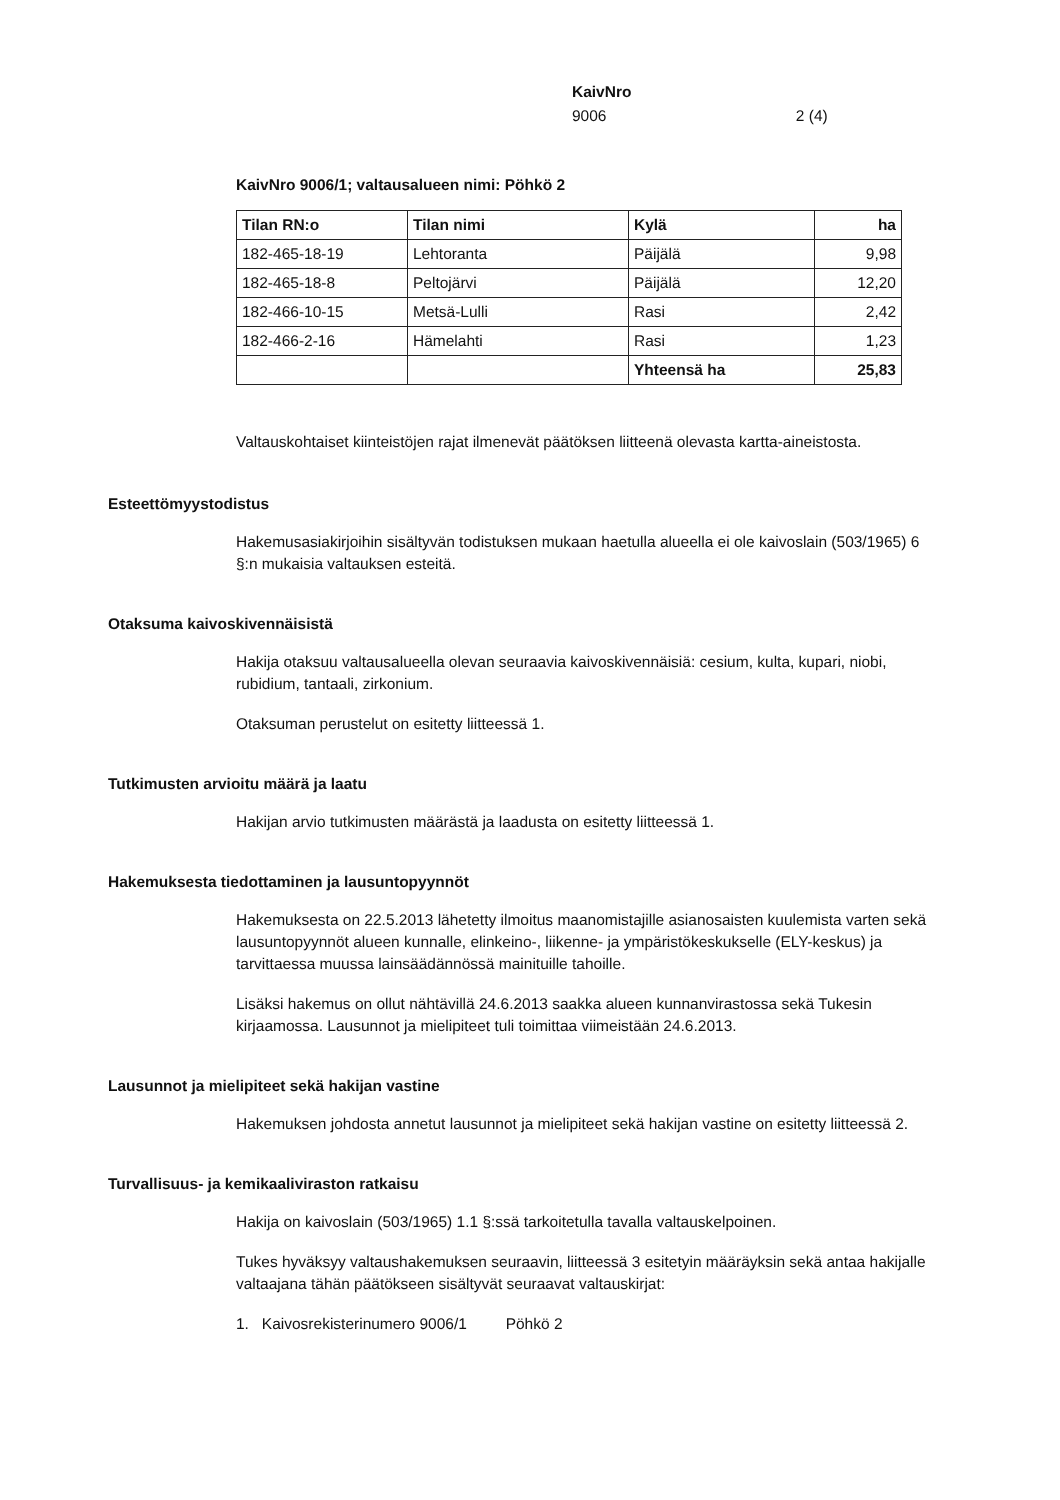KaivNro
9006 2 (4)
KaivNro 9006/1; valtausalueen nimi: Pöhkö 2
| Tilan RN:o | Tilan nimi | Kylä | ha |
| --- | --- | --- | --- |
| 182-465-18-19 | Lehtoranta | Päijälä | 9,98 |
| 182-465-18-8 | Peltojärvi | Päijälä | 12,20 |
| 182-466-10-15 | Metsä-Lulli | Rasi | 2,42 |
| 182-466-2-16 | Hämelahti | Rasi | 1,23 |
| | | Yhteensä ha | 25,83 |
Valtauskohtaiset kiinteistöjen rajat ilmenevät päätöksen liitteenä olevasta kartta-aineistosta.
Esteettömyystodistus
Hakemusasiakirjoihin sisältyvän todistuksen mukaan haetulla alueella ei ole kaivoslain (503/1965) 6 §:n mukaisia valtauksen esteitä.
Otaksuma kaivoskivennäisistä
Hakija otaksuu valtausalueella olevan seuraavia kaivoskivennäisiä: cesium, kulta, kupari, niobi, rubidium, tantaali, zirkonium.
Otaksuman perustelut on esitetty liitteessä 1.
Tutkimusten arvioitu määrä ja laatu
Hakijan arvio tutkimusten määrästä ja laadusta on esitetty liitteessä 1.
Hakemuksesta tiedottaminen ja lausuntopyynnöt
Hakemuksesta on 22.5.2013 lähetetty ilmoitus maanomistajille asianosaisten kuulemista varten sekä lausuntopyynnöt alueen kunnalle, elinkeino-, liikenne- ja ympäristökeskukselle (ELY-keskus) ja tarvittaessa muussa lainsäädännössä mainituille tahoille.
Lisäksi hakemus on ollut nähtävillä 24.6.2013 saakka alueen kunnanvirastossa sekä Tukesin kirjaamossa. Lausunnot ja mielipiteet tuli toimittaa viimeistään 24.6.2013.
Lausunnot ja mielipiteet sekä hakijan vastine
Hakemuksen johdosta annetut lausunnot ja mielipiteet sekä hakijan vastine on esitetty liitteessä 2.
Turvallisuus- ja kemikaaliviraston ratkaisu
Hakija on kaivoslain (503/1965) 1.1 §:ssä tarkoitetulla tavalla valtauskelpoinen.
Tukes hyväksyy valtaushakemuksen seuraavin, liitteessä 3 esitetyin määräyksin sekä antaa hakijalle valtaajana tähän päätökseen sisältyvät seuraavat valtauskirjat:
1. Kaivosrekisterinumero 9006/1 Pöhkö 2